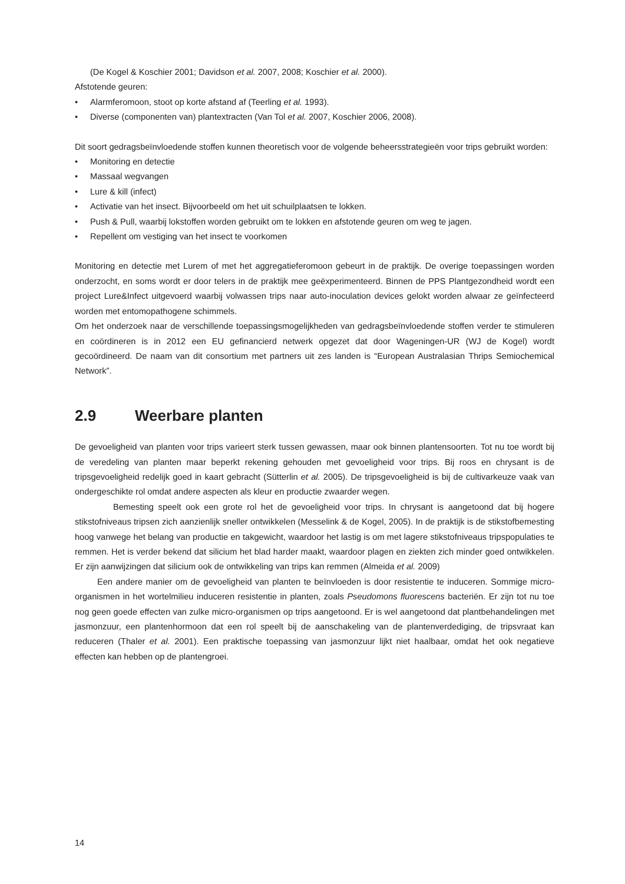(De Kogel & Koschier 2001; Davidson et al. 2007, 2008; Koschier et al. 2000).
Afstotende geuren:
• Alarmferomoon, stoot op korte afstand af (Teerling et al. 1993).
• Diverse (componenten van) plantextracten (Van Tol et al. 2007, Koschier 2006, 2008).
Dit soort gedragsbeïnvloedende stoffen kunnen theoretisch voor de volgende beheersstrategieën voor trips gebruikt worden:
• Monitoring en detectie
• Massaal wegvangen
• Lure & kill (infect)
• Activatie van het insect. Bijvoorbeeld om het uit schuilplaatsen te lokken.
• Push & Pull, waarbij lokstoffen worden gebruikt om te lokken en afstotende geuren om weg te jagen.
• Repellent om vestiging van het insect te voorkomen
Monitoring en detectie met Lurem of met het aggregatieferomoon gebeurt in de praktijk. De overige toepassingen worden onderzocht, en soms wordt er door telers in de praktijk mee geëxperimenteerd. Binnen de PPS Plantgezondheid wordt een project Lure&Infect uitgevoerd waarbij volwassen trips naar auto-inoculation devices gelokt worden alwaar ze geïnfecteerd worden met entomopathogene schimmels.
Om het onderzoek naar de verschillende toepassingsmogelijkheden van gedragsbeïnvloedende stoffen verder te stimuleren en coördineren is in 2012 een EU gefinancierd netwerk opgezet dat door Wageningen-UR (WJ de Kogel) wordt gecoördineerd. De naam van dit consortium met partners uit zes landen is “European Australasian Thrips Semiochemical Network”.
2.9 Weerbare planten
De gevoeligheid van planten voor trips varieert sterk tussen gewassen, maar ook binnen plantensoorten. Tot nu toe wordt bij de veredeling van planten maar beperkt rekening gehouden met gevoeligheid voor trips. Bij roos en chrysant is de tripsgevoeligheid redelijk goed in kaart gebracht (Sütterlin et al. 2005). De tripsgevoeligheid is bij de cultivarkeuze vaak van ondergeschikte rol omdat andere aspecten als kleur en productie zwaarder wegen.
Bemesting speelt ook een grote rol het de gevoeligheid voor trips. In chrysant is aangetoond dat bij hogere stikstofniveaus tripsen zich aanzienlijk sneller ontwikkelen (Messelink & de Kogel, 2005). In de praktijk is de stikstofbemesting hoog vanwege het belang van productie en takgewicht, waardoor het lastig is om met lagere stikstofniveaus tripspopulaties te remmen. Het is verder bekend dat silicium het blad harder maakt, waardoor plagen en ziekten zich minder goed ontwikkelen. Er zijn aanwijzingen dat silicium ook de ontwikkeling van trips kan remmen (Almeida et al. 2009)
Een andere manier om de gevoeligheid van planten te beïnvloeden is door resistentie te induceren. Sommige micro-organismen in het wortelmilieu induceren resistentie in planten, zoals Pseudomons fluorescens bacteriën. Er zijn tot nu toe nog geen goede effecten van zulke micro-organismen op trips aangetoond. Er is wel aangetoond dat plantbehandelingen met jasmonzuur, een plantenhormoon dat een rol speelt bij de aanschakeling van de plantenverdediging, de tripsvraat kan reduceren (Thaler et al. 2001). Een praktische toepassing van jasmonzuur lijkt niet haalbaar, omdat het ook negatieve effecten kan hebben op de plantengroei.
14